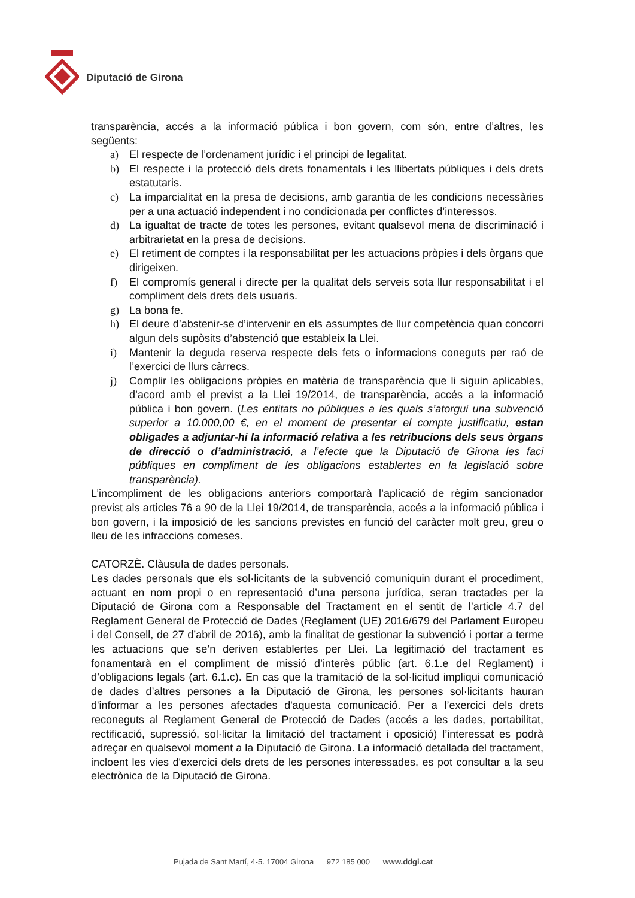Diputació de Girona
transparència, accés a la informació pública i bon govern, com són, entre d’altres, les següents:
a) El respecte de l’ordenament jurídic i el principi de legalitat.
b) El respecte i la protecció dels drets fonamentals i les llibertats públiques i dels drets estatutaris.
c) La imparcialitat en la presa de decisions, amb garantia de les condicions necessàries per a una actuació independent i no condicionada per conflictes d’interessos.
d) La igualtat de tracte de totes les persones, evitant qualsevol mena de discriminació i arbitrarietat en la presa de decisions.
e) El retiment de comptes i la responsabilitat per les actuacions pròpies i dels òrgans que dirigeixen.
f) El compromís general i directe per la qualitat dels serveis sota llur responsabilitat i el compliment dels drets dels usuaris.
g) La bona fe.
h) El deure d’abstenir-se d’intervenir en els assumptes de llur competència quan concorri algun dels supòsits d’abstenció que estableix la Llei.
i) Mantenir la deguda reserva respecte dels fets o informacions coneguts per raó de l’exercici de llurs càrrecs.
j) Complir les obligacions pròpies en matèria de transparència que li siguin aplicables, d’acord amb el previst a la Llei 19/2014, de transparència, accés a la informació pública i bon govern. (Les entitats no públiques a les quals s’atorgui una subvenció superior a 10.000,00 €, en el moment de presentar el compte justificatiu, estan obligades a adjuntar-hi la informació relativa a les retribucions dels seus òrgans de direcció o d’administració, a l’efecte que la Diputació de Girona les faci públiques en compliment de les obligacions establertes en la legislació sobre transparència).
L’incompliment de les obligacions anteriors comportarà l’aplicació de règim sancionador previst als articles 76 a 90 de la Llei 19/2014, de transparència, accés a la informació pública i bon govern, i la imposició de les sancions previstes en funció del caràcter molt greu, greu o lleu de les infraccions comeses.
CATORZÈ. Clàusula de dades personals.
Les dades personals que els sol·licitants de la subvenció comuniquin durant el procediment, actuant en nom propi o en representació d’una persona jurídica, seran tractades per la Diputació de Girona com a Responsable del Tractament en el sentit de l’article 4.7 del Reglament General de Protecció de Dades (Reglament (UE) 2016/679 del Parlament Europeu i del Consell, de 27 d’abril de 2016), amb la finalitat de gestionar la subvenció i portar a terme les actuacions que se’n deriven establertes per Llei. La legitimació del tractament es fonamentarà en el compliment de missió d’interès públic (art. 6.1.e del Reglament) i d’obligacions legals (art. 6.1.c). En cas que la tramitació de la sol·licitud impliqui comunicació de dades d’altres persones a la Diputació de Girona, les persones sol·licitants hauran d'informar a les persones afectades d'aquesta comunicació. Per a l’exercici dels drets reconeguts al Reglament General de Protecció de Dades (accés a les dades, portabilitat, rectificació, supressió, sol·licitar la limitació del tractament i oposició) l’interessat es podrà adreçar en qualsevol moment a la Diputació de Girona. La informació detallada del tractament, incloent les vies d'exercici dels drets de les persones interessades, es pot consultar a la seu electrònica de la Diputació de Girona.
Pujada de Sant Martí, 4-5. 17004 Girona 972 185 000 www.ddgi.cat